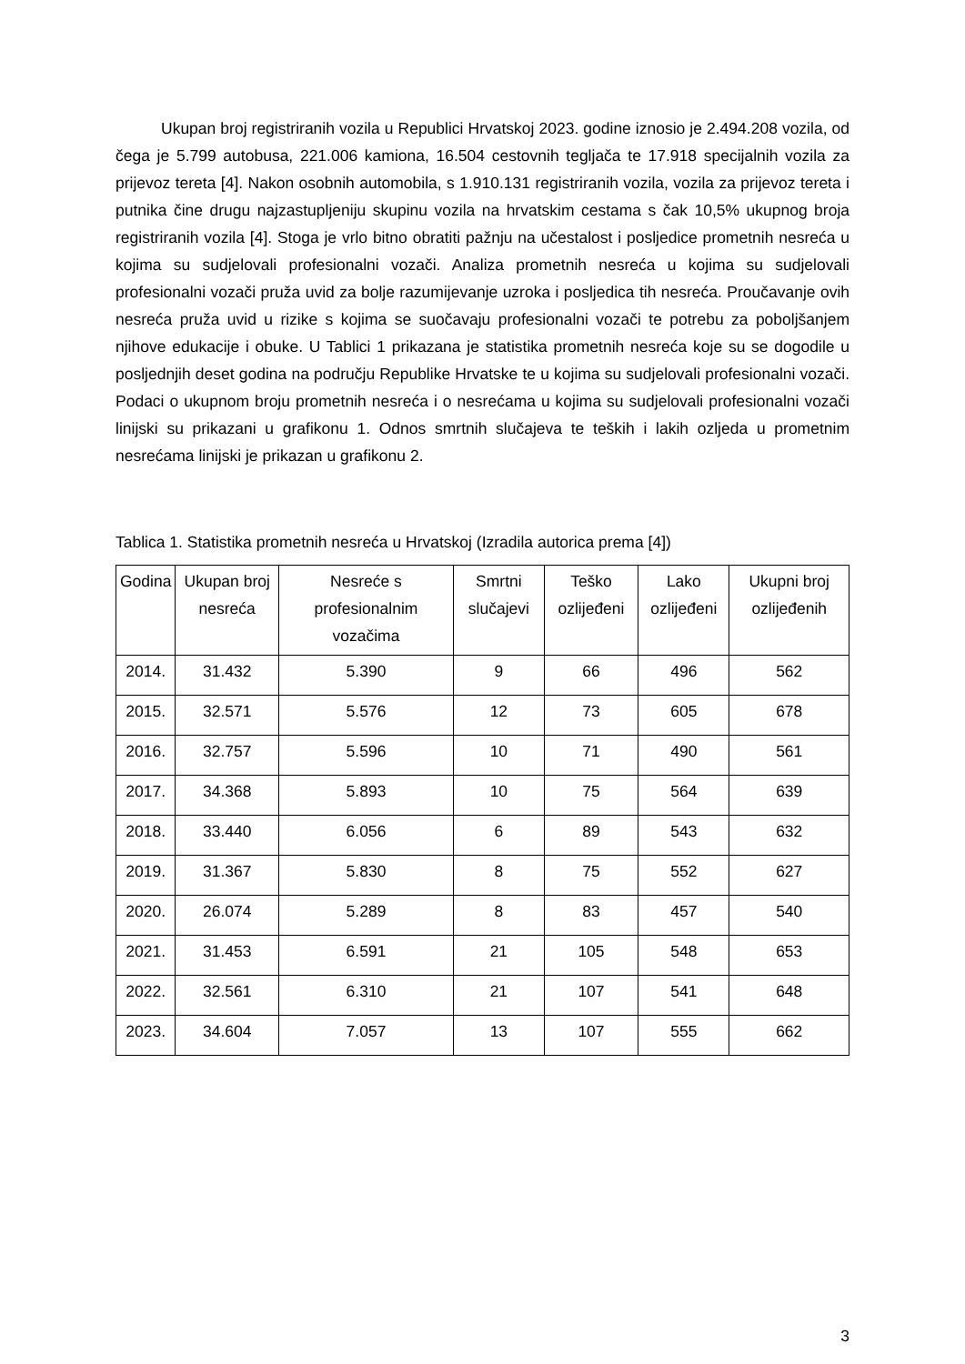Ukupan broj registriranih vozila u Republici Hrvatskoj 2023. godine iznosio je 2.494.208 vozila, od čega je 5.799 autobusa, 221.006 kamiona, 16.504 cestovnih tegljača te 17.918 specijalnih vozila za prijevoz tereta [4]. Nakon osobnih automobila, s 1.910.131 registriranih vozila, vozila za prijevoz tereta i putnika čine drugu najzastupljeniju skupinu vozila na hrvatskim cestama s čak 10,5% ukupnog broja registriranih vozila [4]. Stoga je vrlo bitno obratiti pažnju na učestalost i posljedice prometnih nesreća u kojima su sudjelovali profesionalni vozači. Analiza prometnih nesreća u kojima su sudjelovali profesionalni vozači pruža uvid za bolje razumijevanje uzroka i posljedica tih nesreća. Proučavanje ovih nesreća pruža uvid u rizike s kojima se suočavaju profesionalni vozači te potrebu za poboljšanjem njihove edukacije i obuke. U Tablici 1 prikazana je statistika prometnih nesreća koje su se dogodile u posljednjih deset godina na području Republike Hrvatske te u kojima su sudjelovali profesionalni vozači. Podaci o ukupnom broju prometnih nesreća i o nesrećama u kojima su sudjelovali profesionalni vozači linijski su prikazani u grafikonu 1. Odnos smrtnih slučajeva te teških i lakih ozljeda u prometnim nesrećama linijski je prikazan u grafikonu 2.
Tablica 1. Statistika prometnih nesreća u Hrvatskoj (Izradila autorica prema [4])
| Godina | Ukupan broj nesreća | Nesreće s profesionalnim vozačima | Smrtni slučajevi | Teško ozlijeđeni | Lako ozlijeđeni | Ukupni broj ozlijeđenih |
| --- | --- | --- | --- | --- | --- | --- |
| 2014. | 31.432 | 5.390 | 9 | 66 | 496 | 562 |
| 2015. | 32.571 | 5.576 | 12 | 73 | 605 | 678 |
| 2016. | 32.757 | 5.596 | 10 | 71 | 490 | 561 |
| 2017. | 34.368 | 5.893 | 10 | 75 | 564 | 639 |
| 2018. | 33.440 | 6.056 | 6 | 89 | 543 | 632 |
| 2019. | 31.367 | 5.830 | 8 | 75 | 552 | 627 |
| 2020. | 26.074 | 5.289 | 8 | 83 | 457 | 540 |
| 2021. | 31.453 | 6.591 | 21 | 105 | 548 | 653 |
| 2022. | 32.561 | 6.310 | 21 | 107 | 541 | 648 |
| 2023. | 34.604 | 7.057 | 13 | 107 | 555 | 662 |
3